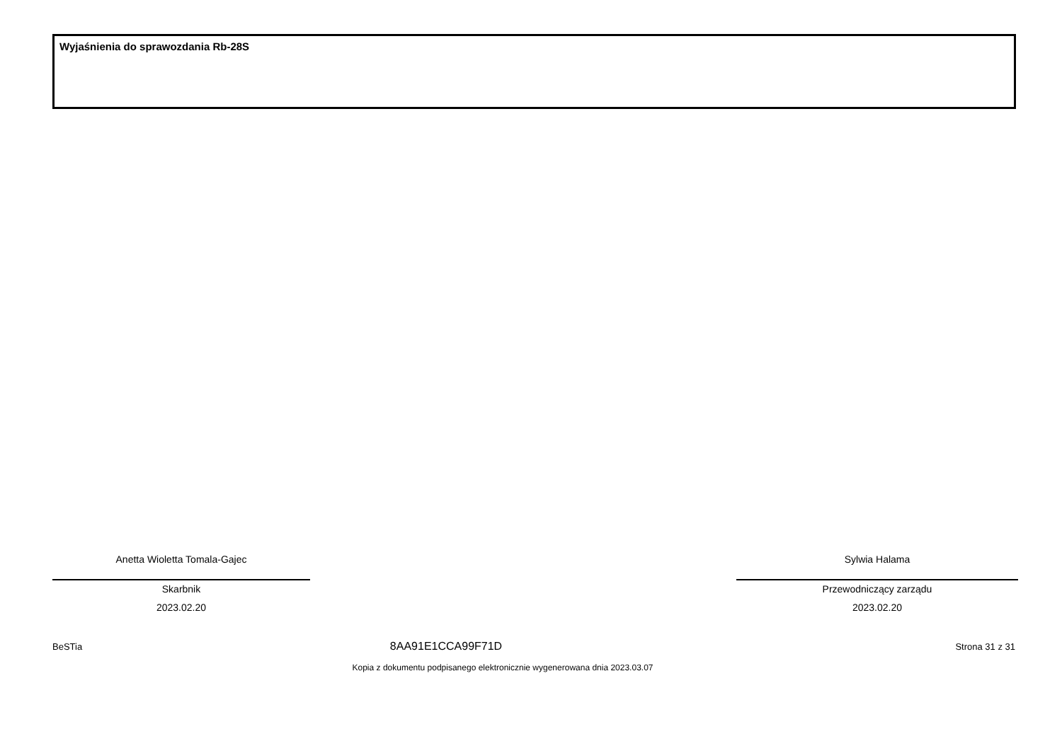Wyjaśnienia do sprawozdania Rb-28S
Anetta Wioletta Tomala-Gajec
Skarbnik
2023.02.20
Sylwia Halama
Przewodniczący zarządu
2023.02.20
BeSTia Strona 31 z 31
8AA91E1CCA99F71D
Kopia z dokumentu podpisanego elektronicznie wygenerowana dnia 2023.03.07